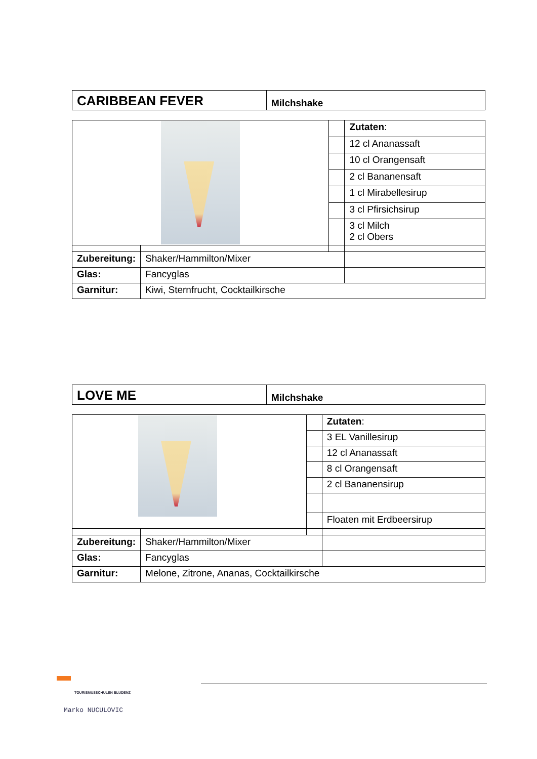| CARIBBEAN FEVER | Milchshake |
| | | | Zutaten : |
| | | | 12 cl Ananassaft |
| | | | 10 cl Orangensaft |
| | | | 2 cl Bananensaft |
| | | | 1 cl Mirabellesirup |
| | | | 3 cl Pfirsichsirup |
| | | | 3 cl Milch 2 cl Obers |
| Zubereitung: | Shaker/Hammilton/Mixer | | |
| Glas: | Fancyglas | | |
| Garnitur: | Kiwi, Sternfrucht, Cocktailkirsche | | |
| LOVE ME | Milchshake |
| | | | Zutaten : |
| | | | 3 EL Vanillesirup |
| | | | 12 cl Ananassaft |
| | | | 8 cl Orangensaft |
| | | | 2 cl Bananensirup |
| | | | Floaten mit Erdbeersirup |
| Zubereitung: | Shaker/Hammilton/Mixer | | |
| Glas: | Fancyglas | | |
| Garnitur: | Melone, Zitrone, Ananas, Cocktailkirsche | | |
TOURISMUSSCHULEN BLUDENZ
Marko NUCULOVIC